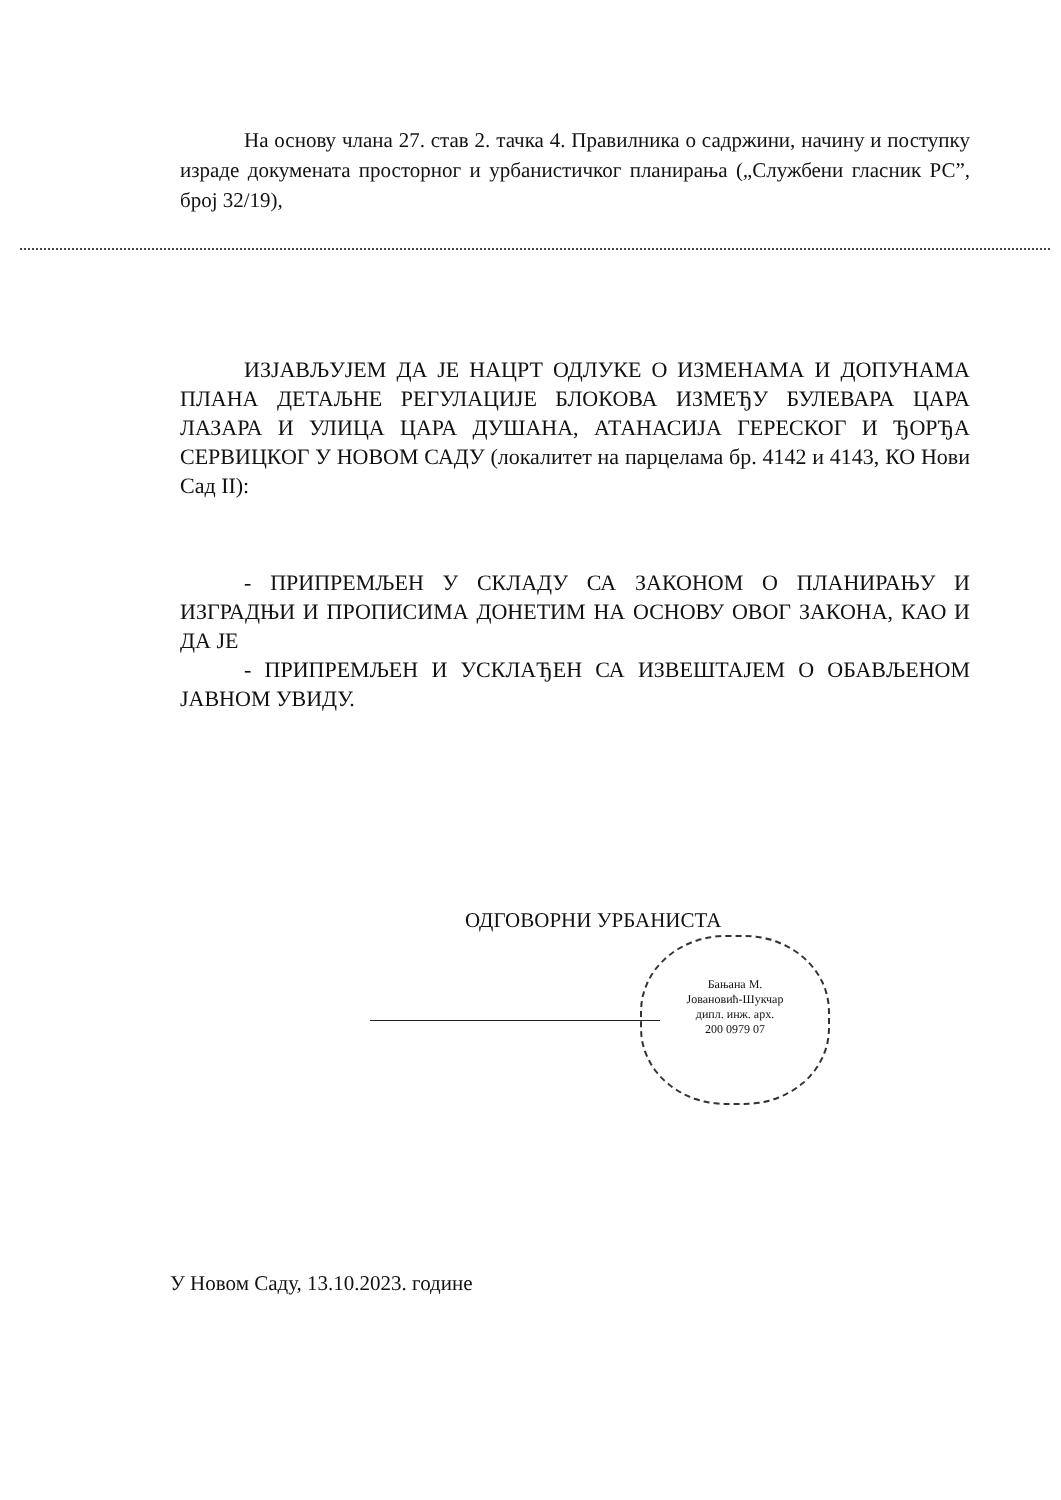На основу члана 27. став 2. тачка 4. Правилника о садржини, начину и поступку израде докумената просторног и урбанистичког планирања („Службени гласник РС”, број 32/19),
ИЗЈАВЉУЈЕМ ДА ЈЕ НАЦРТ ОДЛУКЕ О ИЗМЕНАМА И ДОПУНАМА ПЛАНА ДЕТАЉНЕ РЕГУЛАЦИЈЕ БЛОКОВА ИЗМЕЂУ БУЛЕВАРА ЦАРА ЛАЗАРА И УЛИЦА ЦАРА ДУШАНА, АТАНАСИЈА ГЕРЕСКОГ И ЂОРЂА СЕРВИЦКОГ У НОВОМ САДУ (локалитет на парцелама бр. 4142 и 4143, КО Нови Сад II):
- ПРИПРЕМЉЕН У СКЛАДУ СА ЗАКОНОМ О ПЛАНИРАЊУ И ИЗГРАДЊИ И ПРОПИСИМА ДОНЕТИМ НА ОСНОВУ ОВОГ ЗАКОНА, КАО И ДА ЈЕ
- ПРИПРЕМЉЕН И УСКЛАЂЕН СА ИЗВЕШТАЈЕМ О ОБАВЉЕНОМ ЈАВНОМ УВИДУ.
ОДГОВОРНИ УРБАНИСТА
Бањана М.
Јовановић-Шукчар
дипл. инж. арх.
200 0979 07
У Новом Саду, 13.10.2023. године